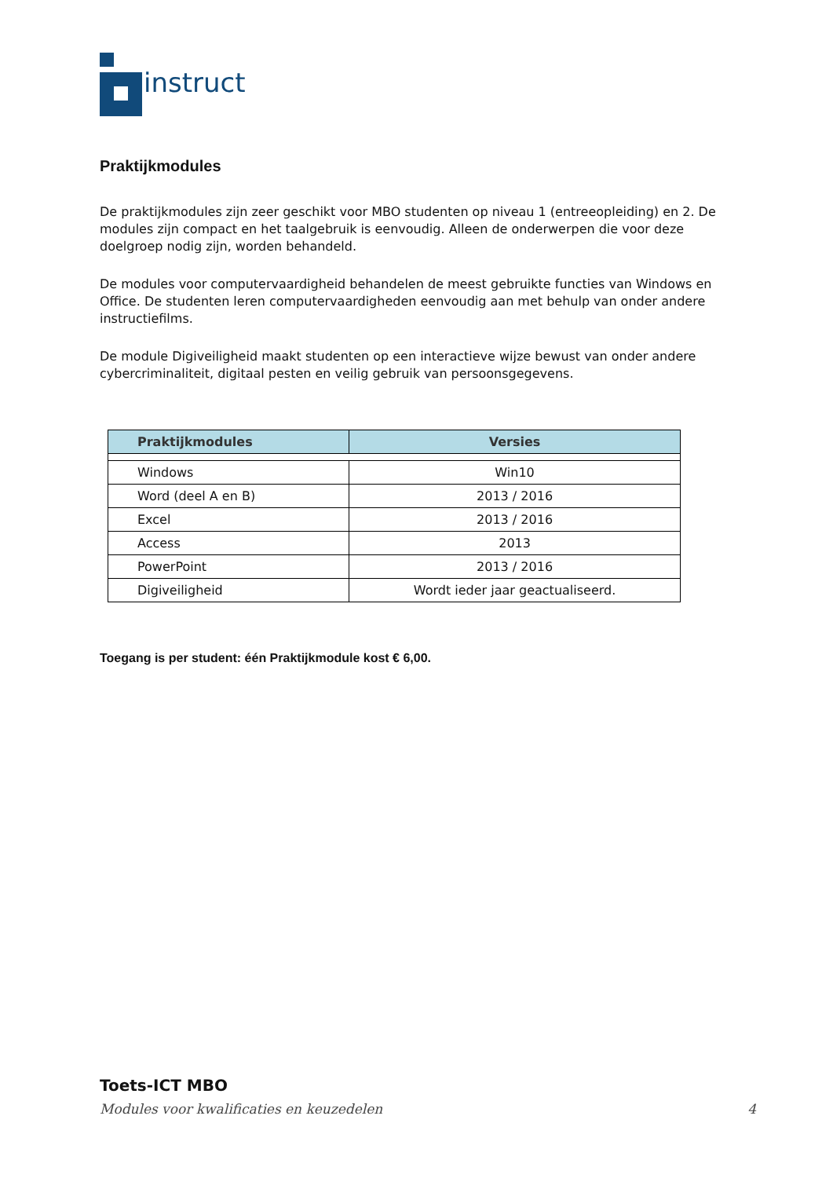instruct
Praktijkmodules
De praktijkmodules zijn zeer geschikt voor MBO studenten op niveau 1 (entreeopleiding) en 2. De modules zijn compact en het taalgebruik is eenvoudig. Alleen de onderwerpen die voor deze doelgroep nodig zijn, worden behandeld.
De modules voor computervaardigheid behandelen de meest gebruikte functies van Windows en Office. De studenten leren computervaardigheden eenvoudig aan met behulp van onder andere instructiefilms.
De module Digiveiligheid maakt studenten op een interactieve wijze bewust van onder andere cybercriminaliteit, digitaal pesten en veilig gebruik van persoonsgegevens.
| Praktijkmodules | Versies |
| --- | --- |
| Windows | Win10 |
| Word (deel A en B) | 2013 / 2016 |
| Excel | 2013 / 2016 |
| Access | 2013 |
| PowerPoint | 2013 / 2016 |
| Digiveiligheid | Wordt ieder jaar geactualiseerd. |
Toegang is per student: één Praktijkmodule kost € 6,00.
Toets-ICT MBO
Modules voor kwalificaties en keuzedelen 4